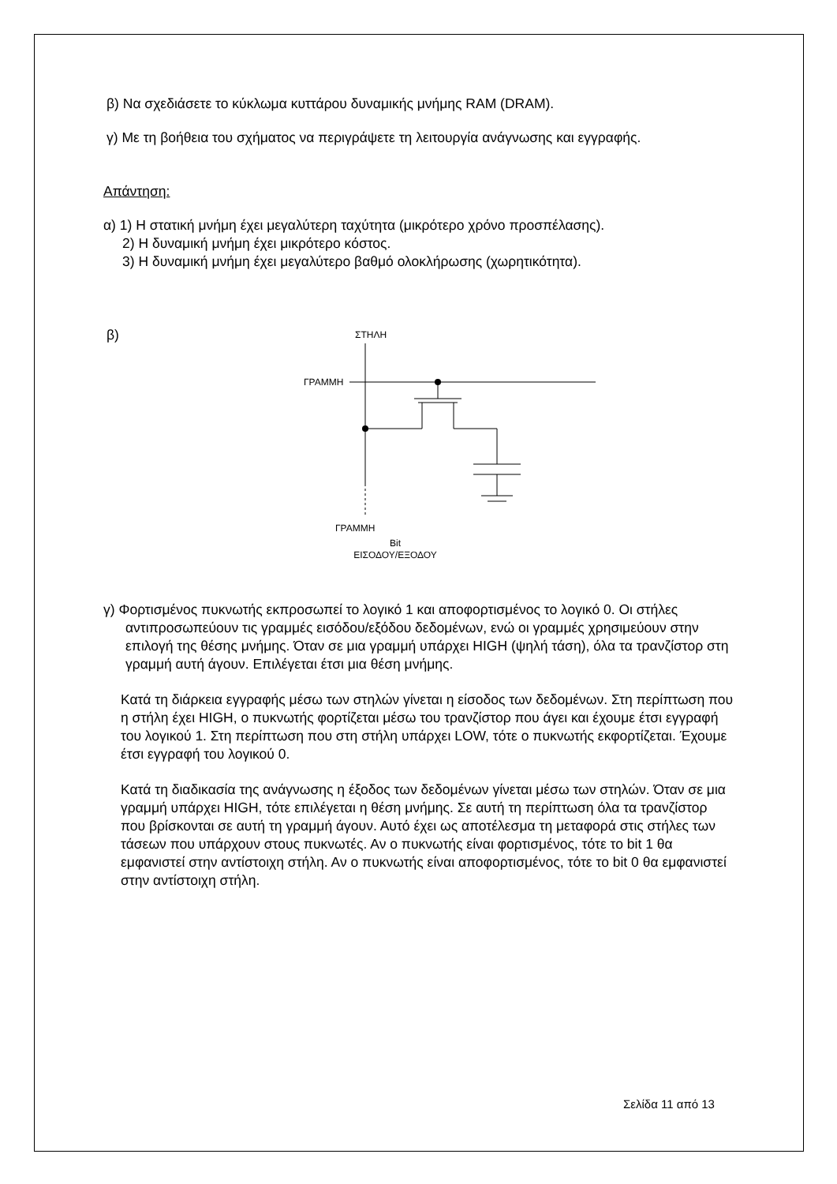β) Να σχεδιάσετε το κύκλωμα κυττάρου δυναμικής μνήμης RAM (DRAM).
γ) Με τη βοήθεια του σχήματος να περιγράψετε τη λειτουργία ανάγνωσης και εγγραφής.
Απάντηση:
α) 1) Η στατική μνήμη έχει μεγαλύτερη ταχύτητα (μικρότερο χρόνο προσπέλασης).
2) Η δυναμική μνήμη έχει μικρότερο κόστος.
3) Η δυναμική μνήμη έχει μεγαλύτερο βαθμό ολοκλήρωσης (χωρητικότητα).
β)
ΣΤΗΛΗ
ΓΡΑΜΜΗ
ΓΡΑΜΜΗ
Bit
ΕΙΣΟΔΟΥ/ΕΞΟΔΟΥ
γ) Φορτισμένος πυκνωτής εκπροσωπεί το λογικό 1 και αποφορτισμένος το λογικό 0. Οι στήλες αντιπροσωπεύουν τις γραμμές εισόδου/εξόδου δεδομένων, ενώ οι γραμμές χρησιμεύουν στην επιλογή της θέσης μνήμης. Όταν σε μια γραμμή υπάρχει HIGH (ψηλή τάση), όλα τα τρανζίστορ στη γραμμή αυτή άγουν. Επιλέγεται έτσι μια θέση μνήμης.
Κατά τη διάρκεια εγγραφής μέσω των στηλών γίνεται η είσοδος των δεδομένων. Στη περίπτωση που η στήλη έχει HIGH, ο πυκνωτής φορτίζεται μέσω του τρανζίστορ που άγει και έχουμε έτσι εγγραφή του λογικού 1. Στη περίπτωση που στη στήλη υπάρχει LOW, τότε ο πυκνωτής εκφορτίζεται. Έχουμε έτσι εγγραφή του λογικού 0.
Κατά τη διαδικασία της ανάγνωσης η έξοδος των δεδομένων γίνεται μέσω των στηλών. Όταν σε μια γραμμή υπάρχει HIGH, τότε επιλέγεται η θέση μνήμης. Σε αυτή τη περίπτωση όλα τα τρανζίστορ που βρίσκονται σε αυτή τη γραμμή άγουν. Αυτό έχει ως αποτέλεσμα τη μεταφορά στις στήλες των τάσεων που υπάρχουν στους πυκνωτές. Αν ο πυκνωτής είναι φορτισμένος, τότε το bit 1 θα εμφανιστεί στην αντίστοιχη στήλη. Αν ο πυκνωτής είναι αποφορτισμένος, τότε το bit 0 θα εμφανιστεί στην αντίστοιχη στήλη.
Σελίδα 11 από 13